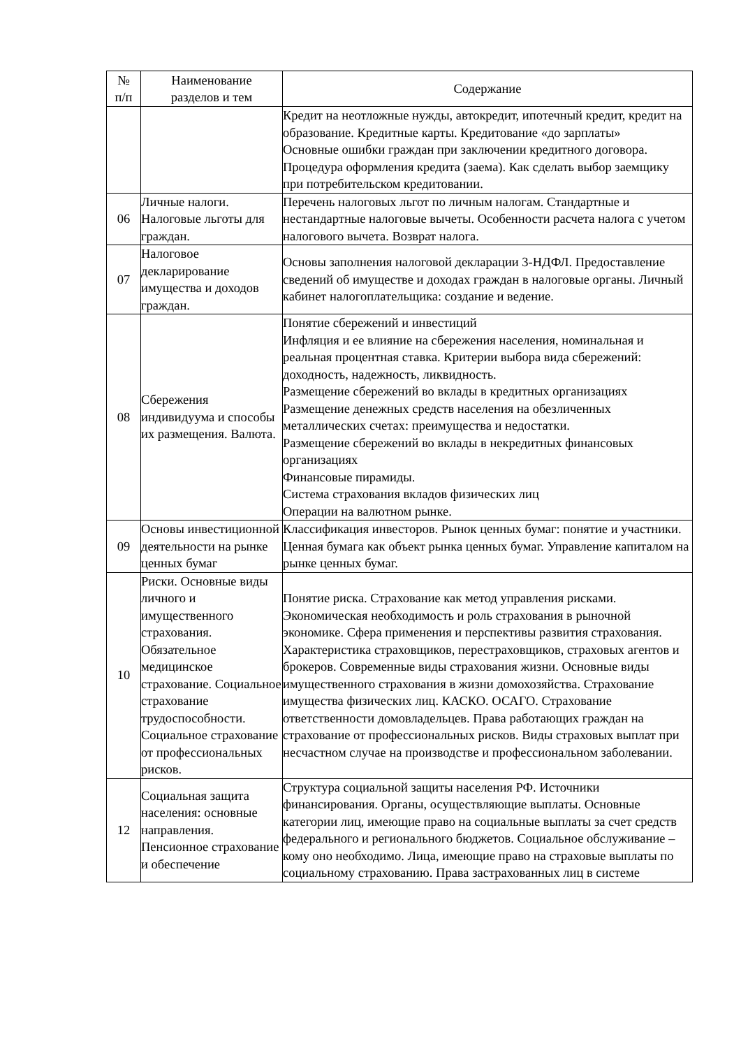| № п/п | Наименование разделов и тем | Содержание |
| --- | --- | --- |
| | | Кредит на неотложные нужды, автокредит, ипотечный кредит, кредит на образование. Кредитные карты. Кредитование «до зарплаты» Основные ошибки граждан при заключении кредитного договора. Процедура оформления кредита (заема). Как сделать выбор заемщику при потребительском кредитовании. |
| 06 | Личные налоги. Налоговые льготы для граждан. | Перечень налоговых льгот по личным налогам. Стандартные и нестандартные налоговые вычеты. Особенности расчета налога с учетом налогового вычета. Возврат налога. |
| 07 | Налоговое декларирование имущества и доходов граждан. | Основы заполнения налоговой декларации 3-НДФЛ. Предоставление сведений об имуществе и доходах граждан в налоговые органы. Личный кабинет налогоплательщика: создание и ведение. |
| 08 | Сбережения индивидуума и способы их размещения. Валюта. | Понятие сбережений и инвестиций Инфляция и ее влияние на сбережения населения, номинальная и реальная процентная ставка. Критерии выбора вида сбережений: доходность, надежность, ликвидность. Размещение сбережений во вклады в кредитных организациях Размещение денежных средств населения на обезличенных металлических счетах: преимущества и недостатки. Размещение сбережений во вклады в некредитных финансовых организациях Финансовые пирамиды. Система страхования вкладов физических лиц Операции на валютном рынке. |
| 09 | Основы инвестиционной деятельности на рынке ценных бумаг | Классификация инвесторов. Рынок ценных бумаг: понятие и участники. Ценная бумага как объект рынка ценных бумаг. Управление капиталом на рынке ценных бумаг. |
| 10 | Риски. Основные виды личного и имущественного страхования. Обязательное медицинское страхование. Социальное страхование трудоспособности. Социальное страхование от профессиональных рисков. | Понятие риска. Страхование как метод управления рисками. Экономическая необходимость и роль страхования в рыночной экономике. Сфера применения и перспективы развития страхования. Характеристика страховщиков, перестраховщиков, страховых агентов и брокеров. Современные виды страхования жизни. Основные виды имущественного страхования в жизни домохозяйства. Страхование имущества физических лиц. КАСКО. ОСАГО. Страхование ответственности домовладельцев. Права работающих граждан на страхование от профессиональных рисков. Виды страховых выплат при несчастном случае на производстве и профессиональном заболевании. |
| 12 | Социальная защита населения: основные направления. Пенсионное страхование и обеспечение | Структура социальной защиты населения РФ. Источники финансирования. Органы, осуществляющие выплаты. Основные категории лиц, имеющие право на социальные выплаты за счет средств федерального и регионального бюджетов. Социальное обслуживание – кому оно необходимо. Лица, имеющие право на страховые выплаты по социальному страхованию. Права застрахованных лиц в системе |